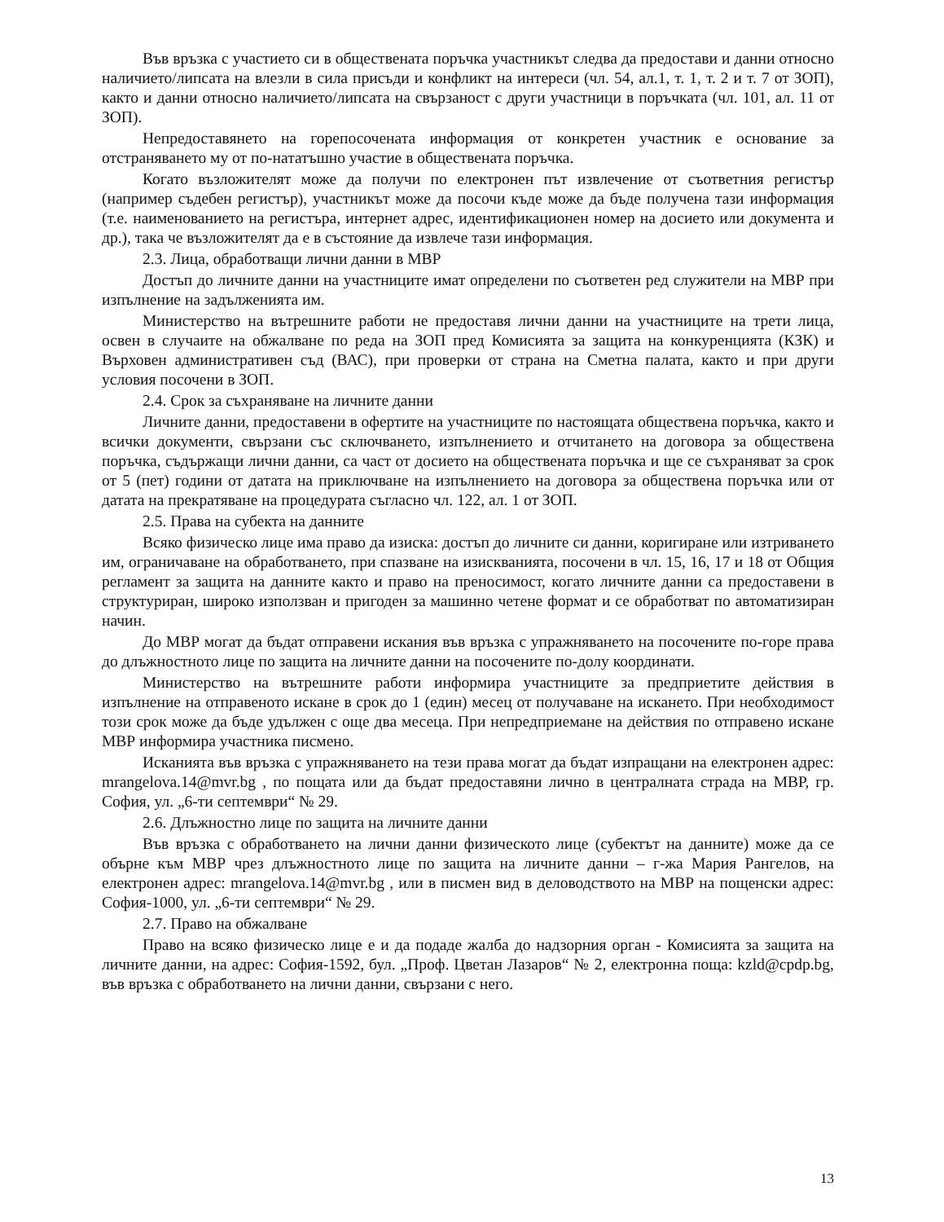Във връзка с участието си в обществената поръчка участникът следва да предостави и данни относно наличието/липсата на влезли в сила присъди и конфликт на интереси (чл. 54, ал.1, т. 1, т. 2 и т. 7 от ЗОП), както и данни относно наличието/липсата на свързаност с други участници в поръчката (чл. 101, ал. 11 от ЗОП).
Непредоставянето на горепосочената информация от конкретен участник е основание за отстраняването му от по-нататъшно участие в обществената поръчка.
Когато възложителят може да получи по електронен път извлечение от съответния регистър (например съдебен регистър), участникът може да посочи къде може да бъде получена тази информация (т.е. наименованието на регистъра, интернет адрес, идентификационен номер на досието или документа и др.), така че възложителят да е в състояние да извлече тази информация.
2.3. Лица, обработващи лични данни в МВР
Достъп до личните данни на участниците имат определени по съответен ред служители на МВР при изпълнение на задълженията им.
Министерство на вътрешните работи не предоставя лични данни на участниците на трети лица, освен в случаите на обжалване по реда на ЗОП пред Комисията за защита на конкуренцията (КЗК) и Върховен административен съд (ВАС), при проверки от страна на Сметна палата, както и при други условия посочени в ЗОП.
2.4. Срок за съхраняване на личните данни
Личните данни, предоставени в офертите на участниците по настоящата обществена поръчка, както и всички документи, свързани със сключването, изпълнението и отчитането на договора за обществена поръчка, съдържащи лични данни, са част от досието на обществената поръчка и ще се съхраняват за срок от 5 (пет) години от датата на приключване на изпълнението на договора за обществена поръчка или от датата на прекратяване на процедурата съгласно чл. 122, ал. 1 от ЗОП.
2.5. Права на субекта на данните
Всяко физическо лице има право да изиска: достъп до личните си данни, коригиране или изтриването им, ограничаване на обработването, при спазване на изискванията, посочени в чл. 15, 16, 17 и 18 от Общия регламент за защита на данните както и право на преносимост, когато личните данни са предоставени в структуриран, широко използван и пригоден за машинно четене формат и се обработват по автоматизиран начин.
До МВР могат да бъдат отправени искания във връзка с упражняването на посочените по-горе права до длъжностното лице по защита на личните данни на посочените по-долу координати.
Министерство на вътрешните работи информира участниците за предприетите действия в изпълнение на отправеното искане в срок до 1 (един) месец от получаване на искането. При необходимост този срок може да бъде удължен с още два месеца. При непредприемане на действия по отправено искане МВР информира участника писмено.
Исканията във връзка с упражняването на тези права могат да бъдат изпращани на електронен адрес: mrangelova.14@mvr.bg , по пощата или да бъдат предоставяни лично в централната страда на МВР, гр. София, ул. „6-ти септември“ № 29.
2.6. Длъжностно лице по защита на личните данни
Във връзка с обработването на лични данни физическото лице (субектът на данните) може да се обърне към МВР чрез длъжностното лице по защита на личните данни – г-жа Мария Рангелов, на електронен адрес: mrangelova.14@mvr.bg , или в писмен вид в деловодството на МВР на пощенски адрес: София-1000, ул. „6-ти септември“ № 29.
2.7. Право на обжалване
Право на всяко физическо лице е и да подаде жалба до надзорния орган - Комисията за защита на личните данни, на адрес: София-1592, бул. „Проф. Цветан Лазаров“ № 2, електронна поща: kzld@cpdp.bg, във връзка с обработването на лични данни, свързани с него.
13